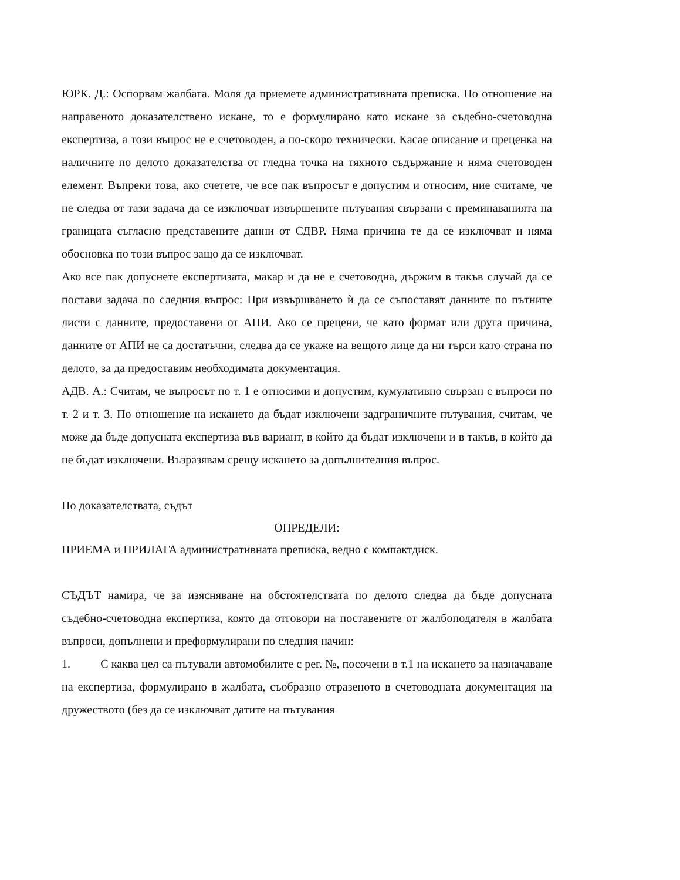ЮРК. Д.: Оспорвам жалбата. Моля да приемете административната преписка. По отношение на направеното доказателствено искане, то е формулирано като искане за съдебно-счетоводна експертиза, а този въпрос не е счетоводен, а по-скоро технически. Касае описание и преценка на наличните по делото доказателства от гледна точка на тяхното съдържание и няма счетоводен елемент. Въпреки това, ако счетете, че все пак въпросът е допустим и относим, ние считаме, че не следва от тази задача да се изключват извършените пътувания свързани с преминаванията на границата съгласно представените данни от СДВР. Няма причина те да се изключват и няма обосновка по този въпрос защо да се изключват.
Ако все пак допуснете експертизата, макар и да не е счетоводна, държим в такъв случай да се постави задача по следния въпрос: При извършването ѝ да се съпоставят данните по пътните листи с данните, предоставени от АПИ. Ако се прецени, че като формат или друга причина, данните от АПИ не са достатъчни, следва да се укаже на вещото лице да ни търси като страна по делото, за да предоставим необходимата документация.
АДВ. А.: Считам, че въпросът по т. 1 е относими и допустим, кумулативно свързан с въпроси по т. 2 и т. 3. По отношение на искането да бъдат изключени задграничните пътувания, считам, че може да бъде допусната експертиза във вариант, в който да бъдат изключени и в такъв, в който да не бъдат изключени. Възразявам срещу искането за допълнителния въпрос.
По доказателствата, съдът
ОПРЕДЕЛИ:
ПРИЕМА и ПРИЛАГА административната преписка, ведно с компактдиск.
СЪДЪТ намира, че за изясняване на обстоятелствата по делото следва да бъде допусната съдебно-счетоводна експертиза, която да отговори на поставените от жалбоподателя в жалбата въпроси, допълнени и преформулирани по следния начин:
1. С каква цел са пътували автомобилите с рег. №, посочени в т.1 на искането за назначаване на експертиза, формулирано в жалбата, съобразно отразеното в счетоводната документация на дружеството (без да се изключват датите на пътувания